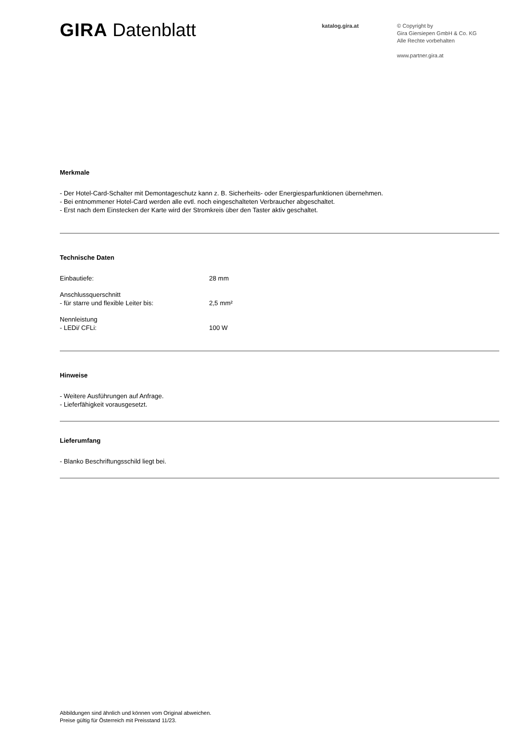GIRA Datenblatt
katalog.gira.at
© Copyright by
Gira Giersiepen GmbH & Co. KG
Alle Rechte vorbehalten
www.partner.gira.at
Merkmale
- Der Hotel-Card-Schalter mit Demontageschutz kann z. B. Sicherheits- oder Energiesparfunktionen übernehmen.
- Bei entnommener Hotel-Card werden alle evtl. noch eingeschalteten Verbraucher abgeschaltet.
- Erst nach dem Einstecken der Karte wird der Stromkreis über den Taster aktiv geschaltet.
Technische Daten
| Einbautiefe: | 28 mm |
| Anschlussquerschnitt - für starre und flexible Leiter bis: | 2,5 mm² |
| Nennleistung - LEDi/ CFLi: | 100 W |
Hinweise
- Weitere Ausführungen auf Anfrage.
- Lieferfähigkeit vorausgesetzt.
Lieferumfang
- Blanko Beschriftungsschild liegt bei.
Abbildungen sind ähnlich und können vom Original abweichen.
Preise gültig für Österreich mit Preisstand 11/23.